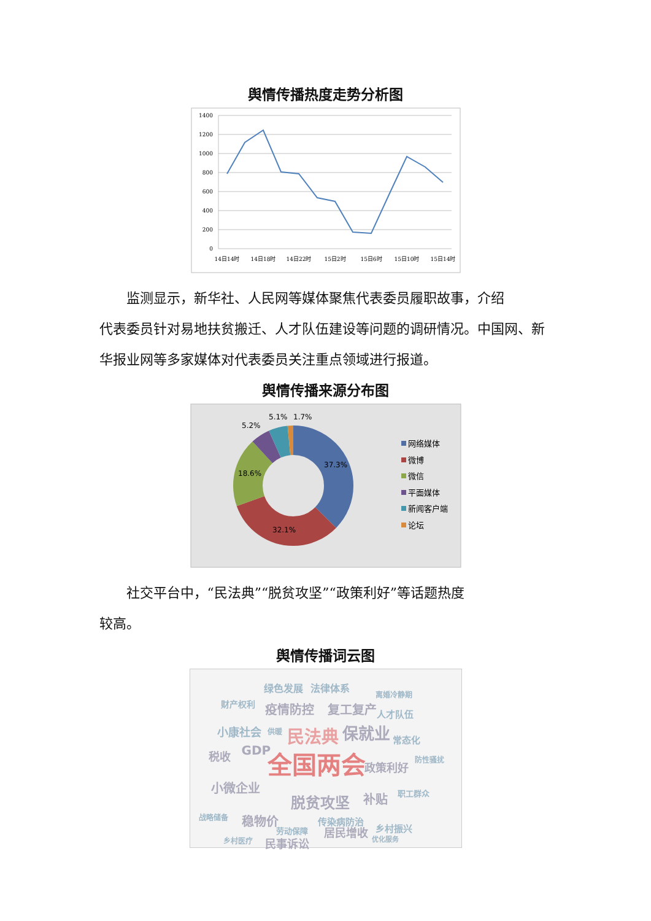舆情传播热度走势分析图
1400
1200
1000
800
600
400
200
0
14日14时
14日18时
14日22时
15日2时
15日6时
15日10时
15日14时
监测显示，新华社、人民网等媒体聚焦代表委员履职故事，介绍
代表委员针对易地扶贫搬迁、人才队伍建设等问题的调研情况。中国网、新华报业网等多家媒体对代表委员关注重点领域进行报道。
舆情传播来源分布图
37.3%
32.1%
18.6%
5.2%
5.1%
1.7%
网络媒体
微博
微信
平面媒体
新闻客户端
论坛
社交平台中，“民法典”“脱贫攻坚”“政策利好”等话题热度
较高。
舆情传播词云图
绿色发展 法律体系
离婚冷静期
财产权利 疫情防控 复工复产 人才队伍
小康社会 供暖 民法典 保就业 常态化
税收 GDP 全国两会 政策利好
防性骚扰
小微企业
脱贫攻坚 补贴 职工群众
战略储备 稳物价
居民增收 乡村振兴
优化服务 乡村医疗 民事诉讼
劳动保障
传染病防治